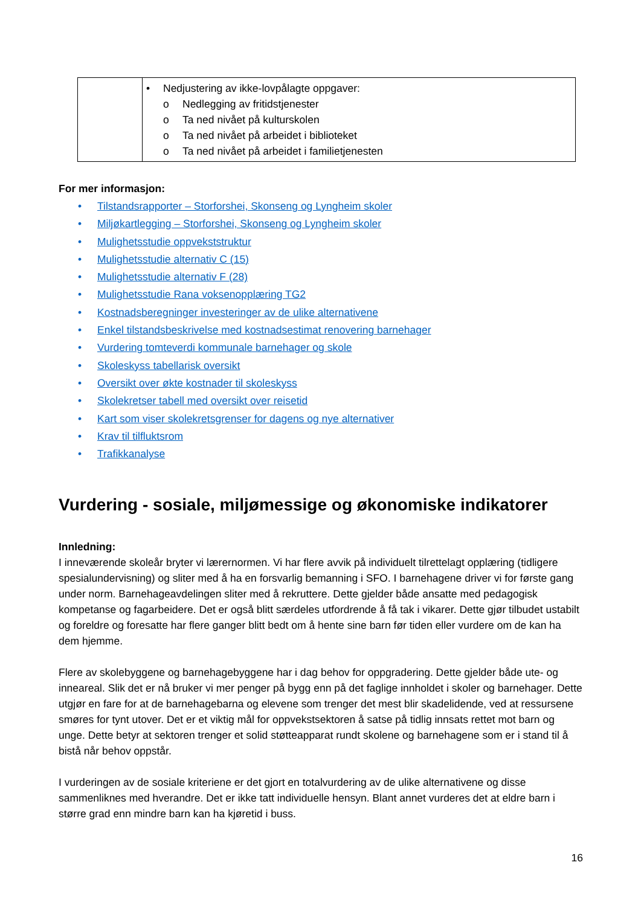| | • Nedjustering av ikke-lovpålagte oppgaver: o Nedlegging av fritidstjenester o Ta ned nivået på kulturskolen o Ta ned nivået på arbeidet i biblioteket o Ta ned nivået på arbeidet i familietjenesten |
For mer informasjon:
• Tilstandsrapporter – Storforshei, Skonseng og Lyngheim skoler
• Miljøkartlegging – Storforshei, Skonseng og Lyngheim skoler
• Mulighetsstudie oppvekststruktur
• Mulighetsstudie alternativ C (15)
• Mulighetsstudie alternativ F (28)
• Mulighetsstudie Rana voksenopplæring TG2
• Kostnadsberegninger investeringer av de ulike alternativene
• Enkel tilstandsbeskrivelse med kostnadsestimat renovering barnehager
• Vurdering tomteverdi kommunale barnehager og skole
• Skoleskyss tabellarisk oversikt
• Oversikt over økte kostnader til skoleskyss
• Skolekretser tabell med oversikt over reisetid
• Kart som viser skolekretsgrenser for dagens og nye alternativer
• Krav til tilfluktsrom
• Trafikkanalyse
Vurdering - sosiale, miljømessige og økonomiske indikatorer
Innledning:
I inneværende skoleår bryter vi lærernormen. Vi har flere avvik på individuelt tilrettelagt opplæring (tidligere spesialundervisning) og sliter med å ha en forsvarlig bemanning i SFO. I barnehagene driver vi for første gang under norm. Barnehageavdelingen sliter med å rekruttere. Dette gjelder både ansatte med pedagogisk kompetanse og fagarbeidere. Det er også blitt særdeles utfordrende å få tak i vikarer. Dette gjør tilbudet ustabilt og foreldre og foresatte har flere ganger blitt bedt om å hente sine barn før tiden eller vurdere om de kan ha dem hjemme.
Flere av skolebyggene og barnehagebyggene har i dag behov for oppgradering. Dette gjelder både ute- og inneareal. Slik det er nå bruker vi mer penger på bygg enn på det faglige innholdet i skoler og barnehager. Dette utgjør en fare for at de barnehagebarna og elevene som trenger det mest blir skadelidende, ved at ressursene smøres for tynt utover. Det er et viktig mål for oppvekstsektoren å satse på tidlig innsats rettet mot barn og unge. Dette betyr at sektoren trenger et solid støtteapparat rundt skolene og barnehagene som er i stand til å bistå når behov oppstår.
I vurderingen av de sosiale kriteriene er det gjort en totalvurdering av de ulike alternativene og disse sammenliknes med hverandre. Det er ikke tatt individuelle hensyn. Blant annet vurderes det at eldre barn i større grad enn mindre barn kan ha kjøretid i buss.
16